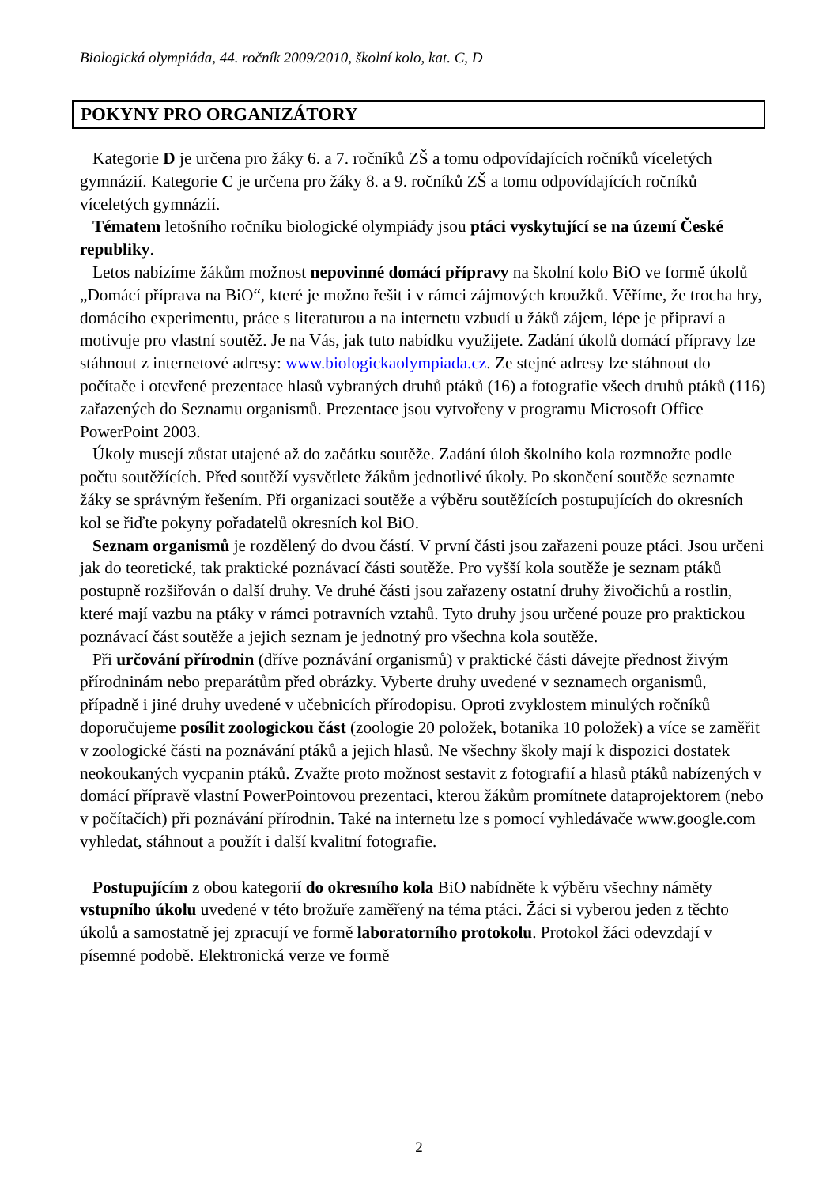Biologická olympiáda, 44. ročník 2009/2010, školní kolo, kat. C, D
POKYNY PRO ORGANIZÁTORY
Kategorie D je určena pro žáky 6. a 7. ročníků ZŠ a tomu odpovídajících ročníků víceletých gymnázií. Kategorie C je určena pro žáky 8. a 9. ročníků ZŠ a tomu odpovídajících ročníků víceletých gymnázií.
Tématem letošního ročníku biologické olympiády jsou ptáci vyskytující se na území České republiky.
Letos nabízíme žákům možnost nepovinné domácí přípravy na školní kolo BiO ve formě úkolů „Domácí příprava na BiO“, které je možno řešit i v rámci zájmových kroužků. Věříme, že trocha hry, domácího experimentu, práce s literaturou a na internetu vzbudí u žáků zájem, lépe je připraví a motivuje pro vlastní soutěž. Je na Vás, jak tuto nabídku využijete. Zadání úkolů domácí přípravy lze stáhnout z internetové adresy: www.biologickaolympiada.cz. Ze stejné adresy lze stáhnout do počítače i otevřené prezentace hlasů vybraných druhů ptáků (16) a fotografie všech druhů ptáků (116) zařazených do Seznamu organismů. Prezentace jsou vytvořeny v programu Microsoft Office PowerPoint 2003.
Úkoly musejí zůstat utajené až do začátku soutěže. Zadání úloh školního kola rozmnožte podle počtu soutěžících. Před soutěží vysvětlete žákům jednotlivé úkoly. Po skončení soutěže seznamte žáky se správným řešením. Při organizaci soutěže a výběru soutěžících postupujících do okresních kol se řiďte pokyny pořadatelů okresních kol BiO.
Seznam organismů je rozdělený do dvou částí. V první části jsou zařazeni pouze ptáci. Jsou určeni jak do teoretické, tak praktické poznávací části soutěže. Pro vyšší kola soutěže je seznam ptáků postupně rozšiřován o další druhy. Ve druhé části jsou zařazeny ostatní druhy živočichů a rostlin, které mají vazbu na ptáky v rámci potravních vztahů. Tyto druhy jsou určené pouze pro praktickou poznávací část soutěže a jejich seznam je jednotný pro všechna kola soutěže.
Při určování přírodnin (dříve poznávání organismů) v praktické části dávejte přednost živým přírodninám nebo preparátům před obrázky. Vyberte druhy uvedené v seznamech organismů, případně i jiné druhy uvedené v učebnicích přírodopisu. Oproti zvyklostem minulých ročníků doporučujeme posílit zoologickou část (zoologie 20 položek, botanika 10 položek) a více se zaměřit v zoologické části na poznávání ptáků a jejich hlasů. Ne všechny školy mají k dispozici dostatek neokoukaných vycpanin ptáků. Zvažte proto možnost sestavit z fotografií a hlasů ptáků nabízených v domácí přípravě vlastní PowerPointovou prezentaci, kterou žákům promítnete dataprojektorem (nebo v počítačích) při poznávání přírodnin. Také na internetu lze s pomocí vyhledávače www.google.com vyhledat, stáhnout a použít i další kvalitní fotografie.
Postupujícím z obou kategorií do okresního kola BiO nabídněte k výběru všechny náměty vstupního úkolu uvedené v této brožuře zaměřený na téma ptáci. Žáci si vyberou jeden z těchto úkolů a samostatně jej zpracují ve formě laboratorního protokolu. Protokol žáci odevzdají v písemné podobě. Elektronická verze ve formě
2